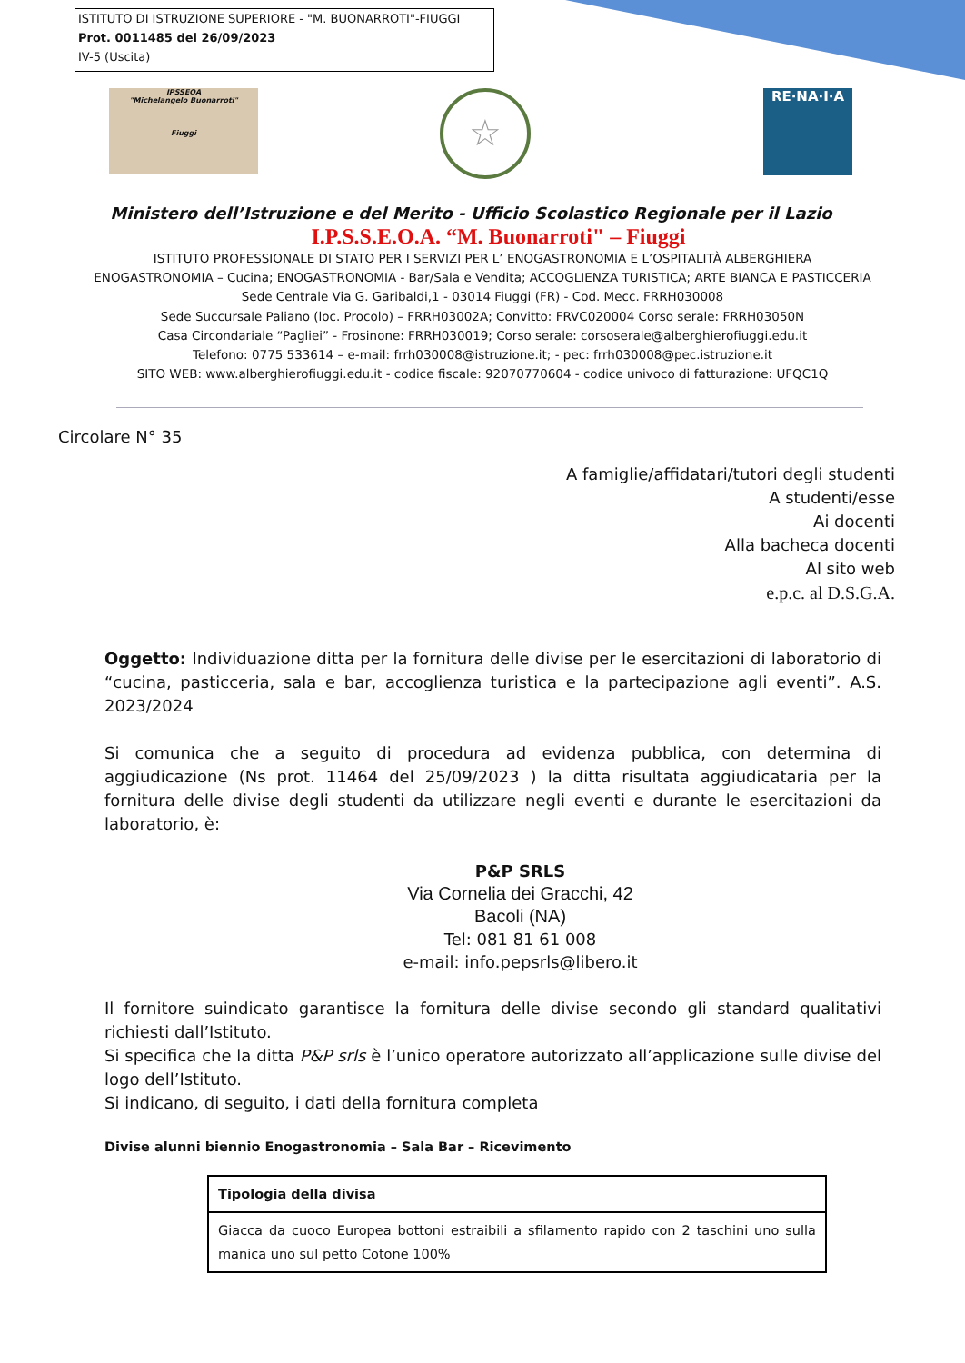ISTITUTO DI ISTRUZIONE SUPERIORE - "M. BUONARROTI"-FIUGGI
Prot. 0011485 del 26/09/2023
IV-5 (Uscita)
IPSSEOA
"Michelangelo Buonarroti"
Fiuggi
☆ RE·NA·I·A
Ministero dell’Istruzione e del Merito - Ufficio Scolastico Regionale per il Lazio
I.P.S.S.E.O.A. “M. Buonarroti" – Fiuggi
ISTITUTO PROFESSIONALE DI STATO PER I SERVIZI PER L’ ENOGASTRONOMIA E L’OSPITALITÀ ALBERGHIERA
ENOGASTRONOMIA – Cucina; ENOGASTRONOMIA - Bar/Sala e Vendita; ACCOGLIENZA TURISTICA; ARTE BIANCA E PASTICCERIA
Sede Centrale Via G. Garibaldi,1 - 03014 Fiuggi (FR) - Cod. Mecc. FRRH030008
Sede Succursale Paliano (loc. Procolo) – FRRH03002A; Convitto: FRVC020004 Corso serale: FRRH03050N
Casa Circondariale “Pagliei” - Frosinone: FRRH030019; Corso serale: corsoserale@alberghierofiuggi.edu.it
Telefono: 0775 533614 – e-mail: frrh030008@istruzione.it; - pec: frrh030008@pec.istruzione.it
SITO WEB: www.alberghierofiuggi.edu.it - codice fiscale: 92070770604 - codice univoco di fatturazione: UFQC1Q
Circolare N° 35
A famiglie/affidatari/tutori degli studenti
A studenti/esse
Ai docenti
Alla bacheca docenti
Al sito web
e.p.c. al D.S.G.A.
Oggetto: Individuazione ditta per la fornitura delle divise per le esercitazioni di laboratorio di “cucina, pasticceria, sala e bar, accoglienza turistica e la partecipazione agli eventi”. A.S. 2023/2024
Si comunica che a seguito di procedura ad evidenza pubblica, con determina di aggiudicazione (Ns prot. 11464 del 25/09/2023 ) la ditta risultata aggiudicataria per la fornitura delle divise degli studenti da utilizzare negli eventi e durante le esercitazioni da laboratorio, è:
P&P SRLS
Via Cornelia dei Gracchi, 42
Bacoli (NA)
Tel: 081 81 61 008
e-mail: info.pepsrls@libero.it
Il fornitore suindicato garantisce la fornitura delle divise secondo gli standard qualitativi richiesti dall’Istituto.
Si specifica che la ditta P&P srls è l’unico operatore autorizzato all’applicazione sulle divise del logo dell’Istituto.
Si indicano, di seguito, i dati della fornitura completa
Divise alunni biennio Enogastronomia – Sala Bar – Ricevimento
| Tipologia della divisa |
| --- |
| Giacca da cuoco Europea bottoni estraibili a sfilamento rapido con 2 taschini uno sulla manica uno sul petto Cotone 100% |